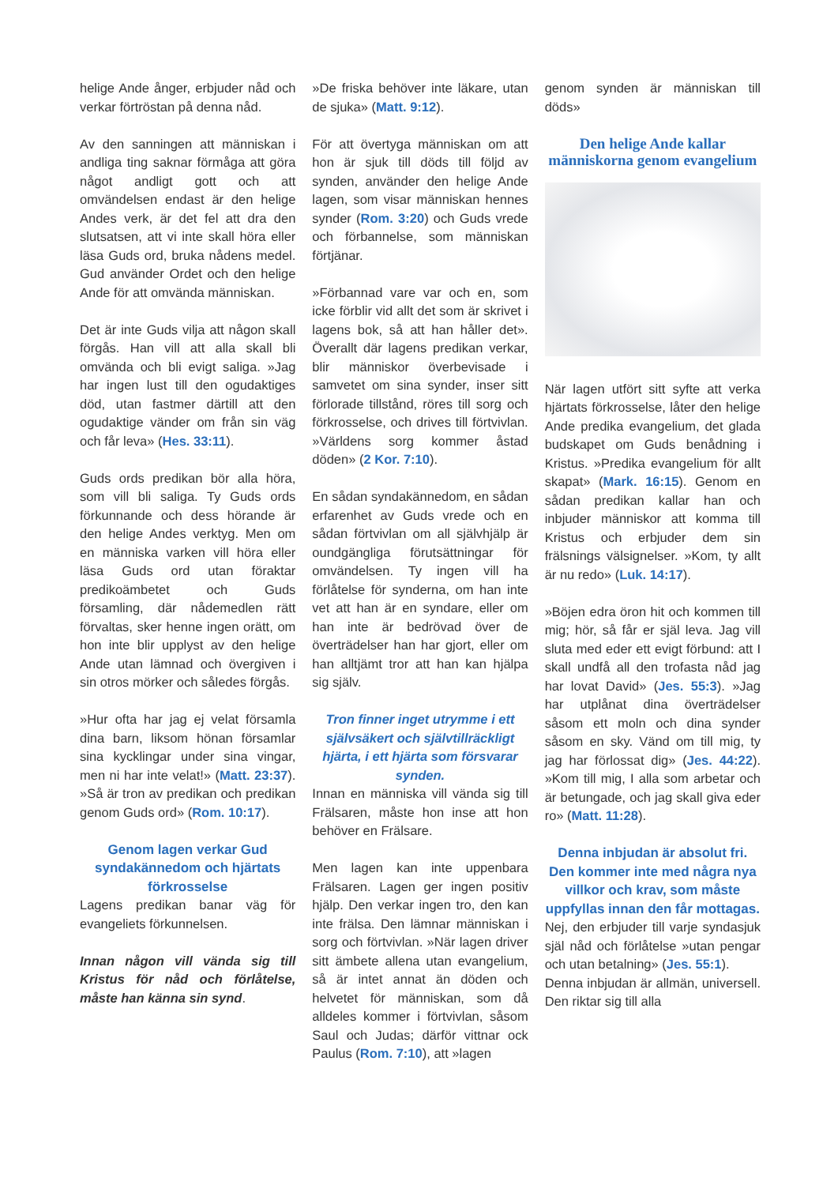helige Ande ånger, erbjuder nåd och verkar förtröstan på denna nåd.
Av den sanningen att människan i andliga ting saknar förmåga att göra något andligt gott och att omvändelsen endast är den helige Andes verk, är det fel att dra den slutsatsen, att vi inte skall höra eller läsa Guds ord, bruka nådens medel. Gud använder Ordet och den helige Ande för att omvända människan.
Det är inte Guds vilja att någon skall förgås. Han vill att alla skall bli omvända och bli evigt saliga. »Jag har ingen lust till den ogudaktiges död, utan fastmer därtill att den ogudaktige vänder om från sin väg och får leva» (Hes. 33:11).
Guds ords predikan bör alla höra, som vill bli saliga. Ty Guds ords förkunnande och dess hörande är den helige Andes verktyg. Men om en människa varken vill höra eller läsa Guds ord utan föraktar predikoämbetet och Guds församling, där nådemedlen rätt förvaltas, sker henne ingen orätt, om hon inte blir upplyst av den helige Ande utan lämnad och övergiven i sin otros mörker och således förgås.
»Hur ofta har jag ej velat församla dina barn, liksom hönan församlar sina kycklingar under sina vingar, men ni har inte velat!» (Matt. 23:37). »Så är tron av predikan och predikan genom Guds ord» (Rom. 10:17).
Genom lagen verkar Gud syndakännedom och hjärtats förkrosselse
Lagens predikan banar väg för evangeliets förkunnelsen.
Innan någon vill vända sig till Kristus för nåd och förlåtelse, måste han känna sin synd.
»De friska behöver inte läkare, utan de sjuka» (Matt. 9:12).
För att övertyga människan om att hon är sjuk till döds till följd av synden, använder den helige Ande lagen, som visar människan hennes synder (Rom. 3:20) och Guds vrede och förbannelse, som människan förtjänar.
»Förbannad vare var och en, som icke förblir vid allt det som är skrivet i lagens bok, så att han håller det». Överallt där lagens predikan verkar, blir människor överbevisade i samvetet om sina synder, inser sitt förlorade tillstånd, röres till sorg och förkrosselse, och drives till förtvivlan. »Världens sorg kommer åstad döden» (2 Kor. 7:10).
En sådan syndakännedom, en sådan erfarenhet av Guds vrede och en sådan förtvivlan om all självhjälp är oundgängliga förutsättningar för omvändelsen. Ty ingen vill ha förlåtelse för synderna, om han inte vet att han är en syndare, eller om han inte är bedrövad över de överträdelser han har gjort, eller om han alltjämt tror att han kan hjälpa sig själv.
Tron finner inget utrymme i ett självsäkert och självtillräckligt hjärta, i ett hjärta som försvarar synden.
Innan en människa vill vända sig till Frälsaren, måste hon inse att hon behöver en Frälsare.
Men lagen kan inte uppenbara Frälsaren. Lagen ger ingen positiv hjälp. Den verkar ingen tro, den kan inte frälsa. Den lämnar människan i sorg och förtvivlan. »När lagen driver sitt ämbete allena utan evangelium, så är intet annat än döden och helvetet för människan, som då alldeles kommer i förtvivlan, såsom Saul och Judas; därför vittnar ock Paulus (Rom. 7:10), att »lagen
genom synden är människan till döds»
Den helige Ande kallar människorna genom evangelium
När lagen utfört sitt syfte att verka hjärtats förkrosselse, låter den helige Ande predika evangelium, det glada budskapet om Guds benådning i Kristus. »Predika evangelium för allt skapat» (Mark. 16:15). Genom en sådan predikan kallar han och inbjuder människor att komma till Kristus och erbjuder dem sin frälsnings välsignelser. »Kom, ty allt är nu redo» (Luk. 14:17).
»Böjen edra öron hit och kommen till mig; hör, så får er själ leva. Jag vill sluta med eder ett evigt förbund: att I skall undfå all den trofasta nåd jag har lovat David» (Jes. 55:3). »Jag har utplånat dina överträdelser såsom ett moln och dina synder såsom en sky. Vänd om till mig, ty jag har förlossat dig» (Jes. 44:22). »Kom till mig, I alla som arbetar och är betungade, och jag skall giva eder ro» (Matt. 11:28).
Denna inbjudan är absolut fri. Den kommer inte med några nya villkor och krav, som måste uppfyllas innan den får mottagas.
Nej, den erbjuder till varje syndasjuk själ nåd och förlåtelse »utan pengar och utan betalning» (Jes. 55:1).
Denna inbjudan är allmän, universell. Den riktar sig till alla